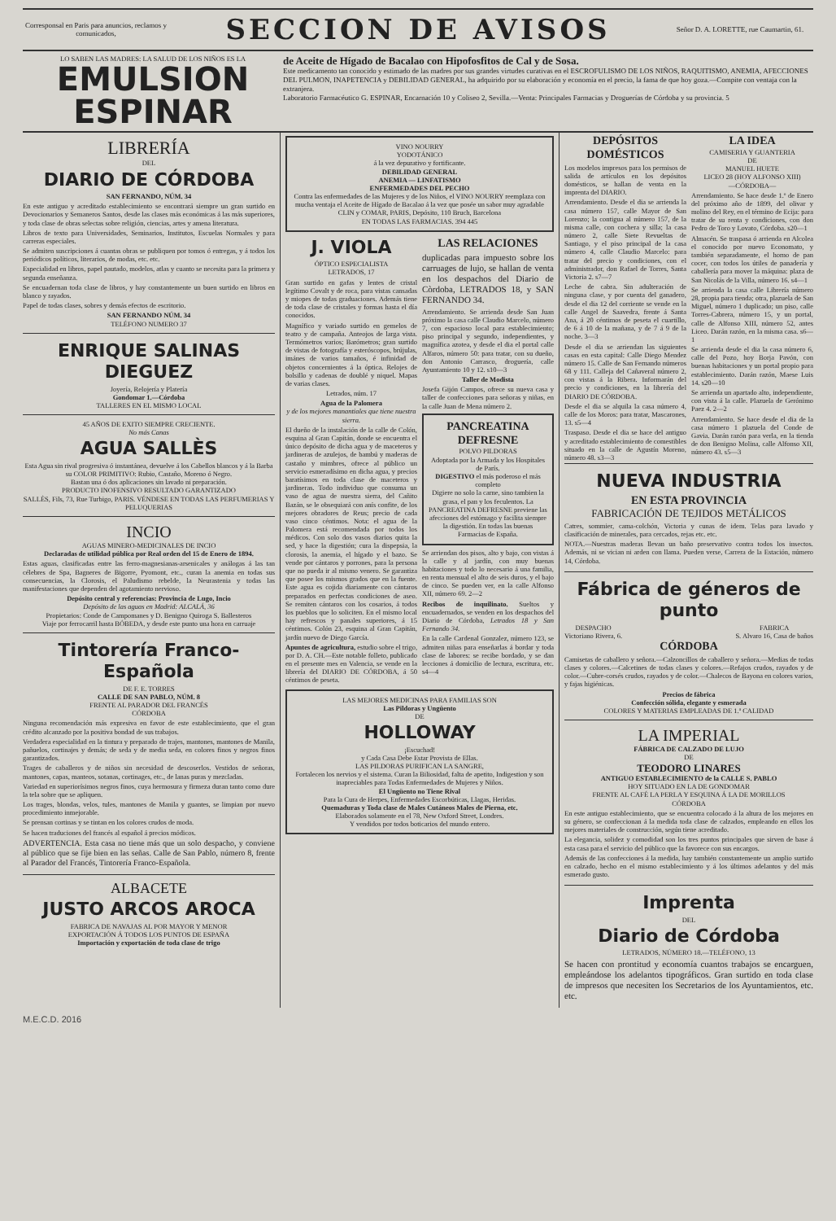Corresponsal en Paris para anuncios, reclamos y comunicados,
SECCION DE AVISOS
Señor D. A. LORETTE, rue Caumartin, 61.
LO SABEN LAS MADRES: LA SALUD DE LOS NIÑOS ES LA
EMULSION ESPINAR
de Aceite de Hígado de Bacalao con Hipofosfitos de Cal y de Sosa.
Este medicamento tan conocido y estimado de las madres por sus grandes virtudes curativas en el ESCROFULISMO DE LOS NIÑOS, RAQUITISMO, ANEMIA, AFECCIONES DEL PULMON, INAPETENCIA y DEBILIDAD GENERAL, ha adquirido por su elaboración y economía en el precio, la fama de que hoy goza.—Compite con ventaja con la extranjera.
Laboratorio Farmacéutico G. ESPINAR, Encarnación 10 y Coliseo 2, Sevilla.—Venta: Principales Farmacias y Droguerías de Córdoba y su provincia. 5
LIBRERÍA
DEL
DIARIO DE CÓRDOBA
SAN FERNANDO, NÚM. 34
En este antiguo y acreditado establecimiento se encontrará siempre un gran surtido en Devocionarios y Semaneros Santos, desde las clases más económicas á las más superiores, y toda clase de obras selectas sobre religión, ciencias, artes y amena literatura.
Libros de texto para Universidades, Seminarios, Institutos, Escuelas Normales y para carreras especiales.
Se admiten suscripciones á cuantas obras se publiquen por tomos ó entregas, y á todos los periódicos políticos, literarios, de modas, etc. etc.
Especialidad en libros, papel pautado, modelos, atlas y cuanto se necesita para la primera y segunda enseñanza.
Se encuadernan toda clase de libros, y hay constantemente un buen surtido en libros en blanco y rayados.
Papel de todas clases, sobres y demás efectos de escritorio.
SAN FERNANDO NÚM. 34
TELÉFONO NUMERO 37
ENRIQUE SALINAS DIEGUEZ
Joyería, Relojería y Platería
Gondomar 1.—Córdoba
TALLERES EN EL MISMO LOCAL
45 AÑOS DE EXITO SIEMPRE CRECIENTE.
No más Canas
AGUA SALLÈS
Esta Agua sin rival progresiva ó instantánea, devuelve á los Cabellos blancos y á la Barba su COLOR PRIMITIVO: Rubio, Castaño, Moreno ó Negro.
Bastan una ó dos aplicaciones sin lavado ni preparación.
PRODUCTO INOFENSIVO RESULTADO GARANTIZADO
SALLÈS, Fils, 73, Rue Turbigo, PARIS. VÉNDESE EN TODAS LAS PERFUMERIAS Y PELUQUERIAS
INCIO
AGUAS MINERO-MEDICINALES DE INCIO
Declaradas de utilidad pública por Real orden del 15 de Enero de 1894.
Estas aguas, clasificadas entre las ferro-magnesianas-arsenicales y análogas á las tan célebres de Spa, Bagneres de Bigorre, Pyomont, etc., curan la anemia en todas sus consecuencias, la Clorosis, el Paludismo rebelde, la Neurastenia y todas las manifestaciones que dependen del agotamiento nervioso.
Depósito central y referencias: Provincia de Lugo, Incio
Depósito de las aguas en Madrid: ALCALÁ, 36
Propietarios: Conde de Campomanes y D. Benigno Quiroga S. Ballesteros
Viaje por ferrocarril hasta BÓBEDA, y desde este punto una hora en carruaje
Tintorería Franco-Española
DE F. E. TORRES
CALLE DE SAN PABLO, NÚM. 8
FRENTE AL PARADOR DEL FRANCÉS
CÓRDOBA
Ninguna recomendación más expresiva en favor de este establecimiento, que el gran crédito alcanzado por la positiva bondad de sus trabajos.
Verdadera especialidad en la tintura y preparado de trajes, mantones, mantones de Manila, pañuelos, cortinajes y demás; de seda y de media seda, en colores finos y negros finos garantizados.
Trages de caballeros y de niños sin necesidad de descoserlos. Vestidos de señoras, mantones, capas, manteos, sotanas, cortinages, etc., de lanas puras y mezcladas.
Variedad en superiorísimos negros finos, cuya hermosura y firmeza duran tanto como dure la tela sobre que se apliquen.
Los trages, blondas, velos, tules, mantones de Manila y guantes, se limpian por nuevo procedimiento inmejorable.
Se prensan cortinas y se tintan en los colores crudos de moda.
Se hacen traduciones del francés al español á precios módicos.
ADVERTENCIA. Esta casa no tiene más que un solo despacho, y conviene al público que se fije bien en las señas. Calle de San Pablo, número 8, frente al Parador del Francés, Tintorería Franco-Española.
ALBACETE
JUSTO ARCOS AROCA
FABRICA DE NAVAJAS AL POR MAYOR Y MENOR
EXPORTACIÓN Á TODOS LOS PUNTOS DE ESPAÑA
Importación y exportación de toda clase de trigo
VINO NOURRY
YODOTÁNICO
á la vez depurativo y fortificante.
DEBILIDAD GENERAL
ANEMIA — LINFATISMO
ENFERMEDADES DEL PECHO
Contra las enfermedades de las Mujeres y de los Niños, el VINO NOURRY reemplaza con mucha ventaja el Aceite de Hígado de Bacalao á la vez que posée un sabor muy agradable
CLIN y COMAR, PARIS, Depósito, 110 Bruch, Barcelona
EN TODAS LAS FARMACIAS. 394 445
J. VIOLA
ÓPTICO ESPECIALISTA
LETRADOS, 17
Gran surtido en gafas y lentes de cristal legítimo Covalt y de roca, para vistas cansadas y miopes de todas graduaciones. Además tiene de toda clase de cristales y formas hasta el día conocidos.
Magnífico y variado surtido en gemelos de teatro y de campaña. Anteojos de larga vista. Termómetros varios; Barómetros; gran surtido de vistas de fotografía y esteróscopos, brújulas, imánes de varios tamaños, é infinidad de objetos concernientes á la óptica. Relojes de bolsillo y cadenas de doublé y niquel. Mapas de varias clases.
Letrados, núm. 17
Agua de la Palomera
y de los mejores manantiales que tiene nuestra sierra.
El dueño de la instalación de la calle de Colón, esquina al Gran Capitán, donde se encuentra el único depósito de dicha agua y de maceteros y jardineras de azulejos, de bambú y maderas de castaño y mimbres, ofrece al público un servicio esmeradísimo en dicha agua, y precios baratísimos en toda clase de maceteros y jardineras. Todo individuo que consuma un vaso de agua de nuestra sierra, del Cañito Bazán, se le obsequiará con anís confite, de los mejores obradores de Reus; precio de cada vaso cinco céntimos. Nota: el agua de la Palomera está recomendada por todos los médicos. Con solo dos vasos diarios quita la sed, y hace la digestión; cura la dispepsia, la clorosis, la anemia, el hígado y el bazo. Se vende por cántaros y porrones, para la persona que no pueda ir al mismo venero. Se garantiza que posee los mismos grados que en la fuente. Este agua es cojida diariamente con cántaros preparados en perfectas condiciones de aseo. Se remiten cántaros con los cosarios, á todos los pueblos que lo soliciten. En el mismo local hay refrescos y panales superiores, á 15 céntimos. Colón 23, esquina al Gran Capitán, jardín nuevo de Diego García.
Apuntes de agricultura, estudio sobre el trigo, por D. A. CH.—Este notable folleto, publicado en el presente mes en Valencia, se vende en la librería del DIARIO DE CÓRDOBA, á 50 céntimos de peseta.
LAS RELACIONES
duplicadas para impuesto sobre los carruages de lujo, se hallan de venta en los despachos del Diario de Còrdoba, LETRADOS 18, y SAN FERNANDO 34.
Arrendamiento. Se arrienda desde San Juan próximo la casa calle Claudio Marcelo, número 7, con espacioso local para establecimiento; piso principal y segundo, independientes, y magnífica azotea, y desde el dia el portal calle Alfaros, número 50: para tratar, con su dueño, don Antonio Carrasco, droguería, calle Ayuntamiento 10 y 12. s10—3
Taller de Modista
Josefa Gijón Campos, ofrece su nueva casa y taller de confecciones para señoras y niñas, en la calle Juan de Mena número 2.
PANCREATINA DEFRESNE
POLVO PILDORAS
Adoptada por la Armada y los Hospitales de París.
DIGESTIVO el más poderoso el más completo
Digiere no solo la carne, sino tambien la grasa, el pan y los feculentos. La PANCREATINA DEFRESNE previene las afecciones del estómago y facilita siempre la digestión. En todas las buenas Farmacias de España.
Se arriendan dos pisos, alto y bajo, con vistas á la calle y al jardín, con muy buenas habitaciones y todo lo necesario á una familia, en renta mensual el alto de seis duros, y el bajo de cinco. Se pueden ver, en la calle Alfonso XII, número 69. 2—2
Recibos de inquilinato. Sueltos y encuadernados, se venden en los despachos del Diario de Córdoba, Letrados 18 y San Fernando 34.
En la calle Cardenal Gonzalez, número 123, se admiten niñas para enseñarlas á bordar y toda clase de labores: se recibe bordado, y se dan lecciones á domicilio de lectura, escritura, etc. s4—4
LAS MEJORES MEDICINAS PARA FAMILIAS SON
Las Pildoras y Ungüento
DE
HOLLOWAY
¡Escuchad!
y Cada Casa Debe Estar Provista de Ellas.
LAS PILDORAS PURIFICAN LA SANGRE,
Fortalecen los nervios y el sistema. Curan la Biliosidad, falta de apetito, Indigestion y son inapreciables para Todas Enfermedades de Mujeres y Niños.
El Ungüento no Tiene Rival
Para la Cura de Herpes, Enfermedades Escorbúticas, Llagas, Heridas.
Quemaduras y Toda clase de Males Cutáneos Males de Pierna, etc.
Elaborados solamente en el 78, New Oxford Street, Londres.
Y vendidos por todos boticarios del mundo entero.
DEPÓSITOS DOMÉSTICOS
Los modelos impresos para los permisos de salida de artículos en los depósitos domésticos, se hallan de venta en la imprenta del DIARIO.
Arrendamiento. Desde el dia se arrienda la casa número 157, calle Mayor de San Lorenzo; la contigua al número 157, de la misma calle, con cochera y silla; la casa número 2, calle Siete Revueltas de Santiago, y el piso principal de la casa número 4, calle Claudio Marcelo: para tratar del precio y condiciones, con el administrador, don Rafael de Torres, Santa Victoria 2. s7—7
Leche de cabra. Sin adulteración de ninguna clase, y por cuenta del ganadero, desde el dia 12 del corriente se vende en la calle Angel de Saavedra, frente á Santa Ana, á 20 céntimos de peseta el cuartillo, de 6 á 10 de la mañana, y de 7 á 9 de la noche. 3—3
Desde el dia se arriendan las siguientes casas en esta capital: Calle Diego Mendez número 15. Calle de San Fernando números 68 y 111. Calleja del Cañaveral número 2, con vistas á la Ribera. Informarán del precio y condiciones, en la librería del DIARIO DE CÓRDOBA.
Desde el dia se alquila la casa número 4, calle de los Moros: para tratar, Mascarones, 13. s5—4
Traspaso. Desde el dia se hace del antiguo y acreditado establecimiento de comestibles situado en la calle de Agustín Moreno, número 48. s3—3
LA IDEA
CAMISERIA Y GUANTERIA
DE
MANUEL HUETE
LICEO 28 (HOY ALFONSO XIII)
—CÓRDOBA—
Arrendamiento. Se hace desde 1.º de Enero del próximo año de 1899, del olivar y molino del Rey, en el término de Ecija: para tratar de su renta y condiciones, con don Pedro de Toro y Lovato, Córdoba. s20—1
Almacén. Se traspasa ó arrienda en Alcolea el conocido por nuevo Economato, y también separadamente, el horno de pan cocer, con todos los útiles de panadería y caballería para mover la máquina: plaza de San Nicolás de la Villa, número 16. s4—1
Se arrienda la casa calle Librería número 28, propia para tienda; otra, plazuela de San Miguel, número 1 duplicado; un piso, calle Torres-Cabrera, número 15, y un portal, calle de Alfonso XIII, número 52, antes Liceo. Darán razón, en la misma casa. s6—1
Se arrienda desde el dia la casa número 6, calle del Pozo, hoy Borja Pavón, con buenas habitaciones y un portal propio para establecimiento. Darán razón, Maese Luis 14. s20—10
Se arrienda un apartado alto, independiente, con vista á la calle. Plazuela de Gerónimo Paez 4. 2—2
Arrendamiento. Se hace desde el dia de la casa número 1 plazuela del Conde de Gavia. Darán razón para verla, en la tienda de don Benigno Molina, calle Alfonso XII, número 43. s5—3
NUEVA INDUSTRIA
EN ESTA PROVINCIA
FABRICACIÓN DE TEJIDOS METÁLICOS
Catres, sommier, cama-colchón, Victoria y cunas de idem. Telas para lavado y clasificación de minerales, para cercados, rejas etc. etc.
NOTA.—Nuestras maderas llevan un baño preservativo contra todos los insectos. Además, ni se vician ni arden con llama. Pueden verse, Carrera de la Estación, número 14, Córdoba.
Fábrica de géneros de punto
DESPACHO
Victoriano Rivera, 6. FABRICA
S. Alvaro 16, Casa de baños
CÓRDOBA
Camisetas de caballero y señora.—Calzoncillos de caballero y señora.—Medias de todas clases y colores.—Calcetines de todas clases y colores.—Refajos crudos, rayados y de color.—Cubre-corsés crudos, rayados y de color.—Chalecos de Bayona en colores varios, y fajas higiénicas.
Precios de fábrica
Confección sólida, elegante y esmerada
COLORES Y MATERIAS EMPLEADAS DE 1.ª CALIDAD
LA IMPERIAL
FÁBRICA DE CALZADO DE LUJO
DE
TEODORO LINARES
ANTIGUO ESTABLECIMIENTO de la CALLE S. PABLO
HOY SITUADO EN LA DE GONDOMAR
FRENTE AL CAFÉ LA PERLA Y ESQUINA Á LA DE MORILLOS
CÓRDOBA
En este antiguo establecimiento, que se encuentra colocado á la altura de los mejores en su género, se confeccionan á la medida toda clase de calzados, empleando en ellos los mejores materiales de construcción, según tiene acreditado.
La elegancia, solidez y comodidad son los tres puntos principales que sirven de base á esta casa para el servicio del público que la favorece con sus encargos.
Además de las confecciones á la medida, hay también constantemente un amplio surtido en calzado, hecho en el mismo establecimiento y á los últimos adelantos y del más esmerado gusto.
Imprenta
DEL
Diario de Córdoba
LETRADOS, NÚMERO 18.—TELÉFONO, 13
Se hacen con prontitud y economía cuantos trabajos se encarguen, empleándose los adelantos tipográficos. Gran surtido en toda clase de impresos que necesiten los Secretarios de los Ayuntamientos, etc. etc.
M.E.C.D. 2016